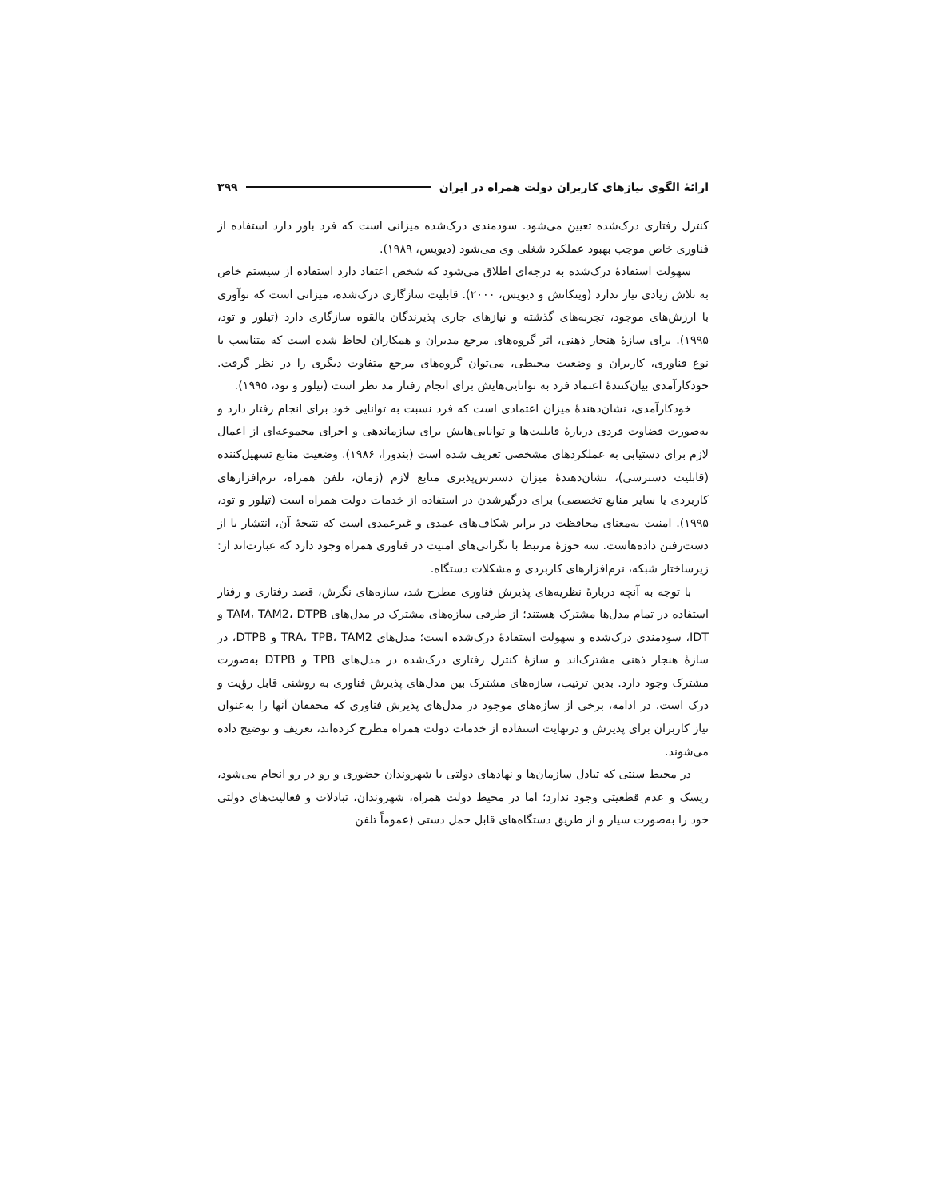ارائۀ الگوی نیازهای کاربران دولت همراه در ایران ۳۹۹
کنترل رفتاری درک‌شده تعیین می‌شود. سودمندی درک‌شده میزانی است که فرد باور دارد استفاده از فناوری خاص موجب بهبود عملکرد شغلی وی می‌شود (دیویس، ۱۹۸۹).
سهولت استفادۀ درک‌شده به درجه‌ای اطلاق می‌شود که شخص اعتقاد دارد استفاده از سیستم خاص به تلاش زیادی نیاز ندارد (وینکاتش و دیویس، ۲۰۰۰). قابلیت سازگاری درک‌شده، میزانی است که نوآوری با ارزش‌های موجود، تجربه‌های گذشته و نیازهای جاری پذیرندگان بالقوه سازگاری دارد (تیلور و تود، ۱۹۹۵). برای سازۀ هنجار ذهنی، اثر گروه‌های مرجع مدیران و همکاران لحاظ شده است که متناسب با نوع فناوری، کاربران و وضعیت محیطی، می‌توان گروه‌های مرجع متفاوت دیگری را در نظر گرفت. خودکارآمدی بیان‌کنندۀ اعتماد فرد به توانایی‌هایش برای انجام رفتار مد نظر است (تیلور و تود، ۱۹۹۵).
خودکارآمدی، نشان‌دهندۀ میزان اعتمادی است که فرد نسبت به توانایی خود برای انجام رفتار دارد و به‌صورت قضاوت فردی دربارۀ قابلیت‌ها و توانایی‌هایش برای سازماندهی و اجرای مجموعه‌ای از اعمال لازم برای دستیابی به عملکردهای مشخصی تعریف شده است (بندورا، ۱۹۸۶). وضعیت منابع تسهیل‌کننده (قابلیت دسترسی)، نشان‌دهندۀ میزان دسترس‌پذیری منابع لازم (زمان، تلفن همراه، نرم‌افزارهای کاربردی یا سایر منابع تخصصی) برای درگیرشدن در استفاده از خدمات دولت همراه است (تیلور و تود، ۱۹۹۵). امنیت به‌معنای محافظت در برابر شکاف‌های عمدی و غیرعمدی است که نتیجۀ آن، انتشار یا از دست‌رفتن داده‌هاست. سه حوزۀ مرتبط با نگرانی‌های امنیت در فناوری همراه وجود دارد که عبارت‌اند از: زیرساختار شبکه، نرم‌افزارهای کاربردی و مشکلات دستگاه.
با توجه به آنچه دربارۀ نظریه‌های پذیرش فناوری مطرح شد، سازه‌های نگرش، قصد رفتاری و رفتار استفاده در تمام مدل‌ها مشترک هستند؛ از طرفی سازه‌های مشترک در مدل‌های TAM، TAM2، DTPB و IDT، سودمندی درک‌شده و سهولت استفادۀ درک‌شده است؛ مدل‌های TRA، TPB، TAM2 و DTPB، در سازۀ هنجار ذهنی مشترک‌اند و سازۀ کنترل رفتاری درک‌شده در مدل‌های TPB و DTPB به‌صورت مشترک وجود دارد. بدین ترتیب، سازه‌های مشترک بین مدل‌های پذیرش فناوری به روشنی قابل رؤیت و درک است. در ادامه، برخی از سازه‌های موجود در مدل‌های پذیرش فناوری که محققان آنها را به‌عنوان نیاز کاربران برای پذیرش و درنهایت استفاده از خدمات دولت همراه مطرح کرده‌اند، تعریف و توضیح داده می‌شوند.
در محیط سنتی که تبادل سازمان‌ها و نهادهای دولتی با شهروندان حضوری و رو در رو انجام می‌شود، ریسک و عدم قطعیتی وجود ندارد؛ اما در محیط دولت همراه، شهروندان، تبادلات و فعالیت‌های دولتی خود را به‌صورت سیار و از طریق دستگاه‌های قابل حمل دستی (عموماً تلفن